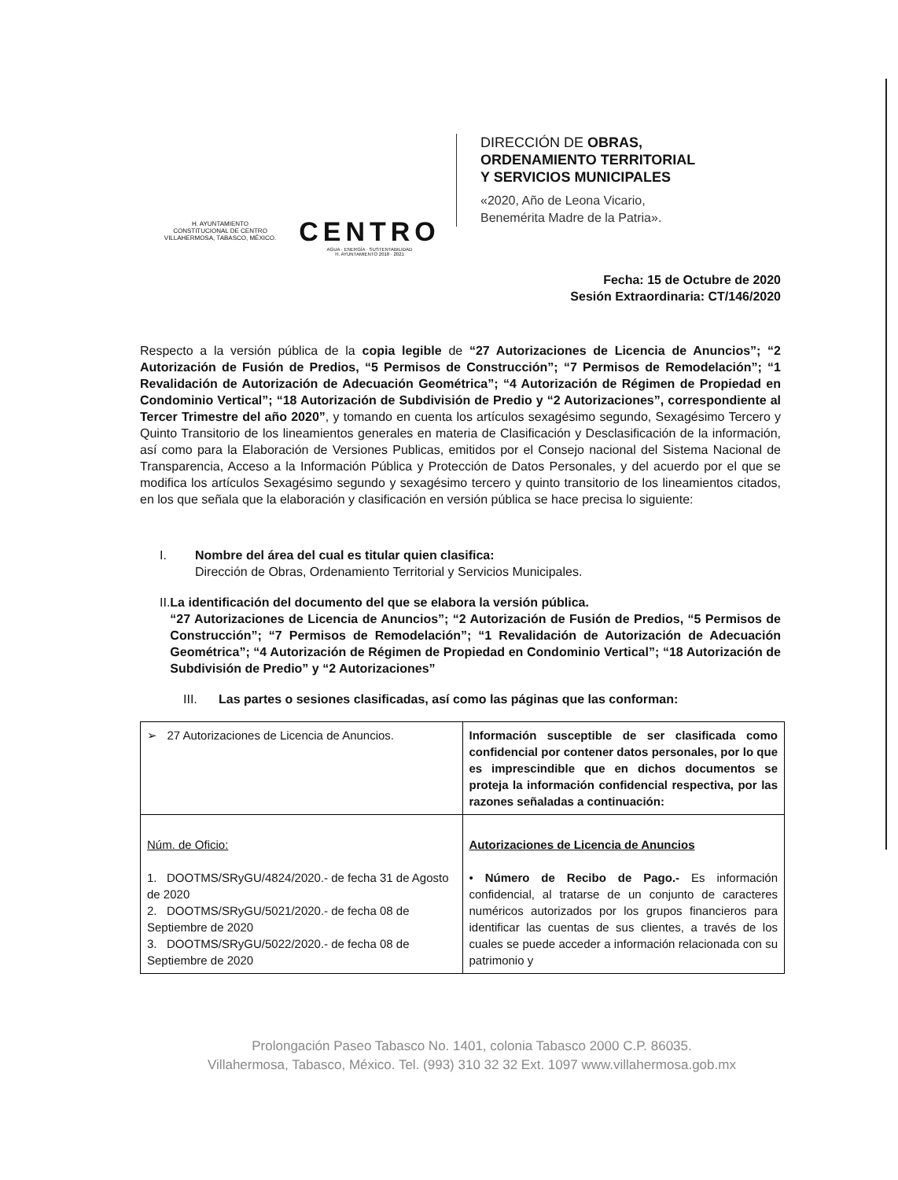H. AYUNTAMIENTO
CONSTITUCIONAL DE CENTRO
VILLAHERMOSA, TABASCO, MÉXICO.
CENTRO
AGUA · ENERGÍA · SUSTENTABILIDAD
H. AYUNTAMIENTO 2018 · 2021
DIRECCIÓN DE OBRAS,
ORDENAMIENTO TERRITORIAL
Y SERVICIOS MUNICIPALES
«2020, Año de Leona Vicario,
Benemérita Madre de la Patria».
Fecha: 15 de Octubre de 2020
Sesión Extraordinaria: CT/146/2020
Respecto a la versión pública de la copia legible de “27 Autorizaciones de Licencia de Anuncios”; “2 Autorización de Fusión de Predios, “5 Permisos de Construcción”; “7 Permisos de Remodelación”; “1 Revalidación de Autorización de Adecuación Geométrica”; “4 Autorización de Régimen de Propiedad en Condominio Vertical”; “18 Autorización de Subdivisión de Predio y “2 Autorizaciones”, correspondiente al Tercer Trimestre del año 2020”, y tomando en cuenta los artículos sexagésimo segundo, Sexagésimo Tercero y Quinto Transitorio de los lineamientos generales en materia de Clasificación y Desclasificación de la información, así como para la Elaboración de Versiones Publicas, emitidos por el Consejo nacional del Sistema Nacional de Transparencia, Acceso a la Información Pública y Protección de Datos Personales, y del acuerdo por el que se modifica los artículos Sexagésimo segundo y sexagésimo tercero y quinto transitorio de los lineamientos citados, en los que señala que la elaboración y clasificación en versión pública se hace precisa lo siguiente:
I. Nombre del área del cual es titular quien clasifica:
Dirección de Obras, Ordenamiento Territorial y Servicios Municipales.
II. La identificación del documento del que se elabora la versión pública.
“27 Autorizaciones de Licencia de Anuncios”; “2 Autorización de Fusión de Predios, “5 Permisos de Construcción”; “7 Permisos de Remodelación”; “1 Revalidación de Autorización de Adecuación Geométrica”; “4 Autorización de Régimen de Propiedad en Condominio Vertical”; “18 Autorización de Subdivisión de Predio” y “2 Autorizaciones”
III. Las partes o sesiones clasificadas, así como las páginas que las conforman:
| ➢ 27 Autorizaciones de Licencia de Anuncios. | Información susceptible de ser clasificada como confidencial por contener datos personales, por lo que es imprescindible que en dichos documentos se proteja la información confidencial respectiva, por las razones señaladas a continuación: |
| Núm. de Oficio: 1. DOOTMS/SRyGU/4824/2020.- de fecha 31 de Agosto de 2020 2. DOOTMS/SRyGU/5021/2020.- de fecha 08 de Septiembre de 2020 3. DOOTMS/SRyGU/5022/2020.- de fecha 08 de Septiembre de 2020 | Autorizaciones de Licencia de Anuncios • Número de Recibo de Pago.- Es información confidencial, al tratarse de un conjunto de caracteres numéricos autorizados por los grupos financieros para identificar las cuentas de sus clientes, a través de los cuales se puede acceder a información relacionada con su patrimonio y |
Prolongación Paseo Tabasco No. 1401, colonia Tabasco 2000 C.P. 86035.
Villahermosa, Tabasco, México. Tel. (993) 310 32 32 Ext. 1097 www.villahermosa.gob.mx